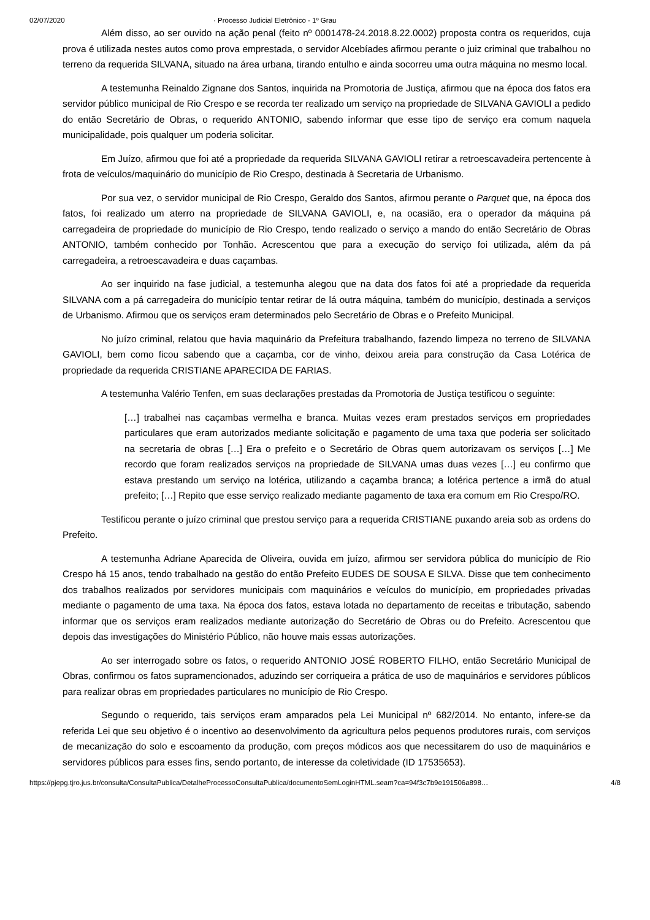02/07/2020 · Processo Judicial Eletrônico - 1º Grau
Além disso, ao ser ouvido na ação penal (feito nº 0001478-24.2018.8.22.0002) proposta contra os requeridos, cuja prova é utilizada nestes autos como prova emprestada, o servidor Alcebíades afirmou perante o juiz criminal que trabalhou no terreno da requerida SILVANA, situado na área urbana, tirando entulho e ainda socorreu uma outra máquina no mesmo local.
A testemunha Reinaldo Zignane dos Santos, inquirida na Promotoria de Justiça, afirmou que na época dos fatos era servidor público municipal de Rio Crespo e se recorda ter realizado um serviço na propriedade de SILVANA GAVIOLI a pedido do então Secretário de Obras, o requerido ANTONIO, sabendo informar que esse tipo de serviço era comum naquela municipalidade, pois qualquer um poderia solicitar.
Em Juízo, afirmou que foi até a propriedade da requerida SILVANA GAVIOLI retirar a retroescavadeira pertencente à frota de veículos/maquinário do município de Rio Crespo, destinada à Secretaria de Urbanismo.
Por sua vez, o servidor municipal de Rio Crespo, Geraldo dos Santos, afirmou perante o Parquet que, na época dos fatos, foi realizado um aterro na propriedade de SILVANA GAVIOLI, e, na ocasião, era o operador da máquina pá carregadeira de propriedade do município de Rio Crespo, tendo realizado o serviço a mando do então Secretário de Obras ANTONIO, também conhecido por Tonhão. Acrescentou que para a execução do serviço foi utilizada, além da pá carregadeira, a retroescavadeira e duas caçambas.
Ao ser inquirido na fase judicial, a testemunha alegou que na data dos fatos foi até a propriedade da requerida SILVANA com a pá carregadeira do município tentar retirar de lá outra máquina, também do município, destinada a serviços de Urbanismo. Afirmou que os serviços eram determinados pelo Secretário de Obras e o Prefeito Municipal.
No juízo criminal, relatou que havia maquinário da Prefeitura trabalhando, fazendo limpeza no terreno de SILVANA GAVIOLI, bem como ficou sabendo que a caçamba, cor de vinho, deixou areia para construção da Casa Lotérica de propriedade da requerida CRISTIANE APARECIDA DE FARIAS.
A testemunha Valério Tenfen, em suas declarações prestadas da Promotoria de Justiça testificou o seguinte:
[…] trabalhei nas caçambas vermelha e branca. Muitas vezes eram prestados serviços em propriedades particulares que eram autorizados mediante solicitação e pagamento de uma taxa que poderia ser solicitado na secretaria de obras […] Era o prefeito e o Secretário de Obras quem autorizavam os serviços […] Me recordo que foram realizados serviços na propriedade de SILVANA umas duas vezes […] eu confirmo que estava prestando um serviço na lotérica, utilizando a caçamba branca; a lotérica pertence a irmã do atual prefeito; […] Repito que esse serviço realizado mediante pagamento de taxa era comum em Rio Crespo/RO.
Testificou perante o juízo criminal que prestou serviço para a requerida CRISTIANE puxando areia sob as ordens do Prefeito.
A testemunha Adriane Aparecida de Oliveira, ouvida em juízo, afirmou ser servidora pública do município de Rio Crespo há 15 anos, tendo trabalhado na gestão do então Prefeito EUDES DE SOUSA E SILVA. Disse que tem conhecimento dos trabalhos realizados por servidores municipais com maquinários e veículos do município, em propriedades privadas mediante o pagamento de uma taxa. Na época dos fatos, estava lotada no departamento de receitas e tributação, sabendo informar que os serviços eram realizados mediante autorização do Secretário de Obras ou do Prefeito. Acrescentou que depois das investigações do Ministério Público, não houve mais essas autorizações.
Ao ser interrogado sobre os fatos, o requerido ANTONIO JOSÉ ROBERTO FILHO, então Secretário Municipal de Obras, confirmou os fatos supramencionados, aduzindo ser corriqueira a prática de uso de maquinários e servidores públicos para realizar obras em propriedades particulares no município de Rio Crespo.
Segundo o requerido, tais serviços eram amparados pela Lei Municipal nº 682/2014. No entanto, infere-se da referida Lei que seu objetivo é o incentivo ao desenvolvimento da agricultura pelos pequenos produtores rurais, com serviços de mecanização do solo e escoamento da produção, com preços módicos aos que necessitarem do uso de maquinários e servidores públicos para esses fins, sendo portanto, de interesse da coletividade (ID 17535653).
https://pjepg.tjro.jus.br/consulta/ConsultaPublica/DetalheProcessoConsultaPublica/documentoSemLoginHTML.seam?ca=94f3c7b9e191506a898… 4/8